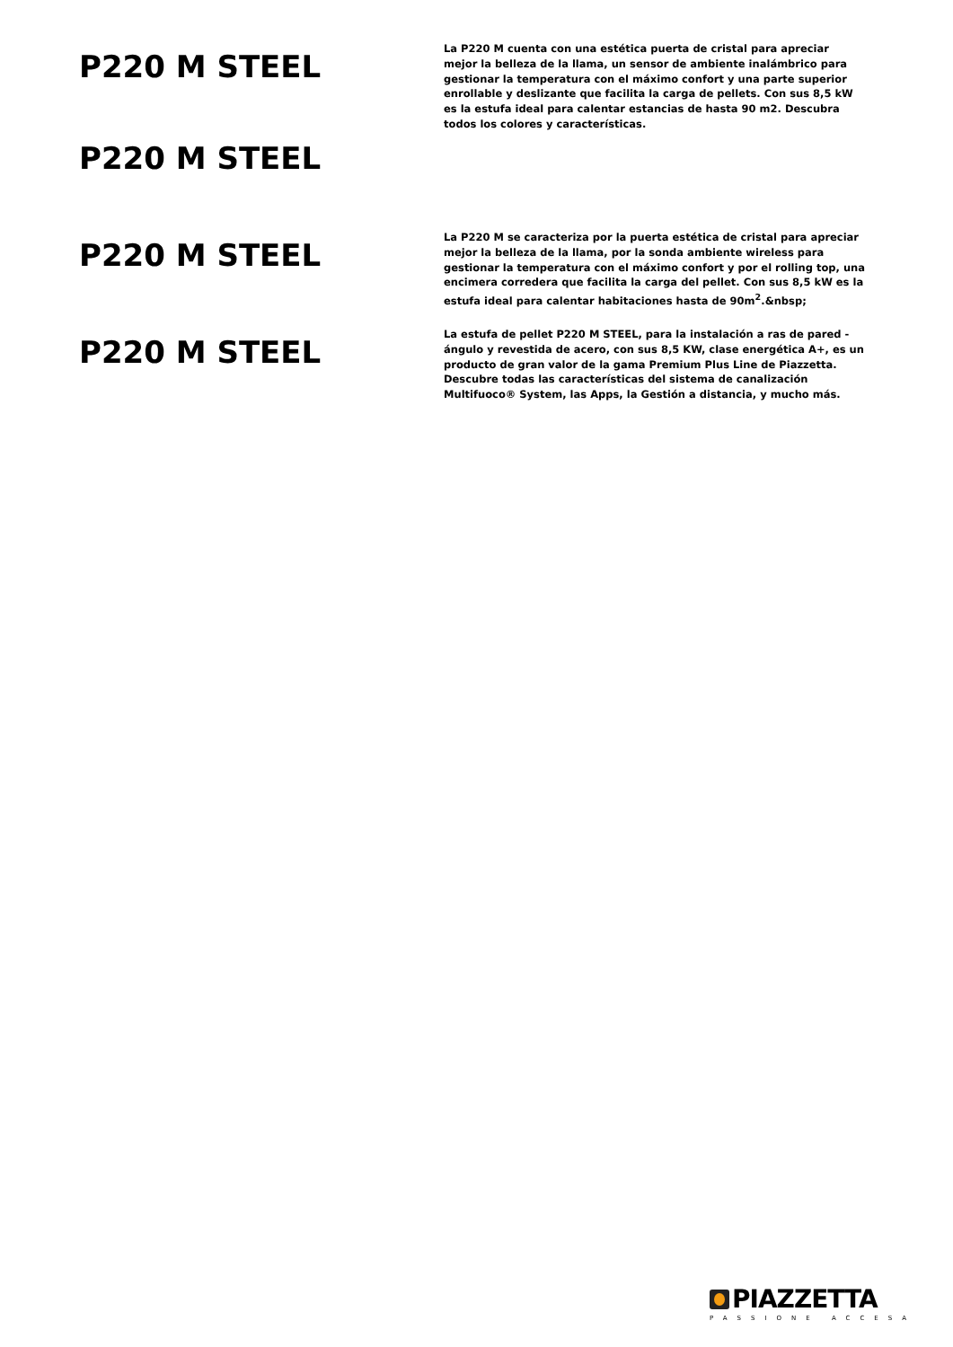P220 M STEEL
La P220 M cuenta con una estética puerta de cristal para apreciar mejor la belleza de la llama, un sensor de ambiente inalámbrico para gestionar la temperatura con el máximo confort y una parte superior enrollable y deslizante que facilita la carga de pellets. Con sus 8,5 kW es la estufa ideal para calentar estancias de hasta 90 m2. Descubra todos los colores y características.
P220 M STEEL
P220 M STEEL
La P220 M se caracteriza por la puerta estética de cristal para apreciar mejor la belleza de la llama, por la sonda ambiente wireless para gestionar la temperatura con el máximo confort y por el rolling top, una encimera corredera que facilita la carga del pellet. Con sus 8,5 kW es la estufa ideal para calentar habitaciones hasta de 90m<sup>2</sup>.&nbsp;
P220 M STEEL
La estufa de pellet P220 M STEEL, para la instalación a ras de pared - ángulo y revestida de acero, con sus 8,5 KW, clase energética A+, es un producto de gran valor de la gama Premium Plus Line de Piazzetta. Descubre todas las características del sistema de canalización Multifuoco® System, las Apps, la Gestión a distancia, y mucho más.
PIAZZETTA
PASSIONE ACCESA